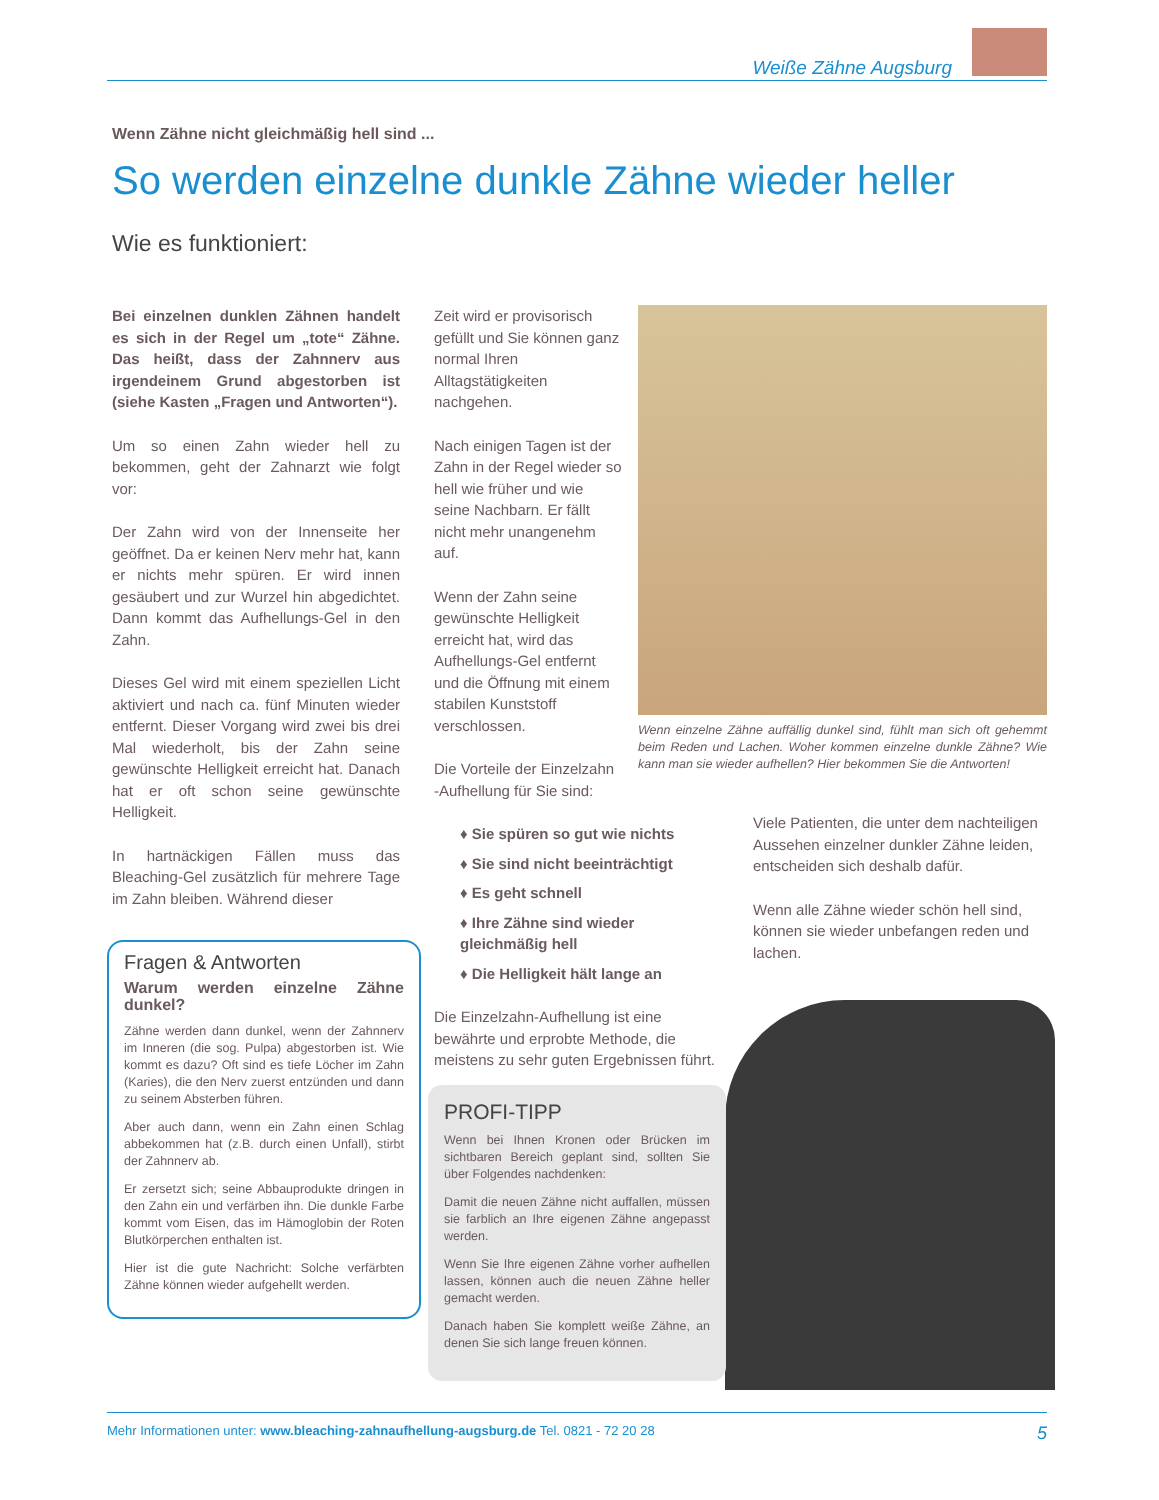Weiße Zähne Augsburg
Wenn Zähne nicht gleichmäßig hell sind ...
So werden einzelne dunkle Zähne wieder heller
Wie es funktioniert:
Bei einzelnen dunklen Zähnen handelt es sich in der Regel um „tote“ Zähne. Das heißt, dass der Zahnnerv aus irgendeinem Grund abgestorben ist (siehe Kasten „Fragen und Antworten“).
Um so einen Zahn wieder hell zu bekommen, geht der Zahnarzt wie folgt vor:
Der Zahn wird von der Innenseite her geöffnet. Da er keinen Nerv mehr hat, kann er nichts mehr spüren. Er wird innen gesäubert und zur Wurzel hin abgedichtet. Dann kommt das Aufhellungs-Gel in den Zahn.
Dieses Gel wird mit einem speziellen Licht aktiviert und nach ca. fünf Minuten wieder entfernt. Dieser Vorgang wird zwei bis drei Mal wiederholt, bis der Zahn seine gewünschte Helligkeit erreicht hat. Danach hat er oft schon seine gewünschte Helligkeit.
In hartnäckigen Fällen muss das Bleaching-Gel zusätzlich für mehrere Tage im Zahn bleiben. Während dieser
Zeit wird er provisorisch gefüllt und Sie können ganz normal Ihren Alltagstätigkeiten nachgehen.
Nach einigen Tagen ist der Zahn in der Regel wieder so hell wie früher und wie seine Nachbarn. Er fällt nicht mehr unangenehm auf.
Wenn der Zahn seine gewünschte Helligkeit erreicht hat, wird das Aufhellungs-Gel entfernt und die Öffnung mit einem stabilen Kunststoff verschlossen.
Die Vorteile der Einzelzahn -Aufhellung für Sie sind:
♦ Sie spüren so gut wie nichts
♦ Sie sind nicht beeinträchtigt
♦ Es geht schnell
♦ Ihre Zähne sind wieder gleichmäßig hell
♦ Die Helligkeit hält lange an
Die Einzelzahn-Aufhellung ist eine bewährte und erprobte Methode, die meistens zu sehr guten Ergebnissen führt.
Wenn einzelne Zähne auffällig dunkel sind, fühlt man sich oft gehemmt beim Reden und Lachen. Woher kommen einzelne dunkle Zähne? Wie kann man sie wieder aufhellen? Hier bekommen Sie die Antworten!
Viele Patienten, die unter dem nachteiligen Aussehen einzelner dunkler Zähne leiden, entscheiden sich deshalb dafür.
Wenn alle Zähne wieder schön hell sind, können sie wieder unbefangen reden und lachen.
Fragen & Antworten
Warum werden einzelne Zähne dunkel?
Zähne werden dann dunkel, wenn der Zahnnerv im Inneren (die sog. Pulpa) abgestorben ist. Wie kommt es dazu? Oft sind es tiefe Löcher im Zahn (Karies), die den Nerv zuerst entzünden und dann zu seinem Absterben führen.
Aber auch dann, wenn ein Zahn einen Schlag abbekommen hat (z.B. durch einen Unfall), stirbt der Zahnnerv ab.
Er zersetzt sich; seine Abbauprodukte dringen in den Zahn ein und verfärben ihn. Die dunkle Farbe kommt vom Eisen, das im Hämoglobin der Roten Blutkörperchen enthalten ist.
Hier ist die gute Nachricht: Solche verfärbten Zähne können wieder aufgehellt werden.
PROFI-TIPP
Wenn bei Ihnen Kronen oder Brücken im sichtbaren Bereich geplant sind, sollten Sie über Folgendes nachdenken:
Damit die neuen Zähne nicht auffallen, müssen sie farblich an Ihre eigenen Zähne angepasst werden.
Wenn Sie Ihre eigenen Zähne vorher aufhellen lassen, können auch die neuen Zähne heller gemacht werden.
Danach haben Sie komplett weiße Zähne, an denen Sie sich lange freuen können.
Mehr Informationen unter: www.bleaching-zahnaufhellung-augsburg.de Tel. 0821 - 72 20 28 5